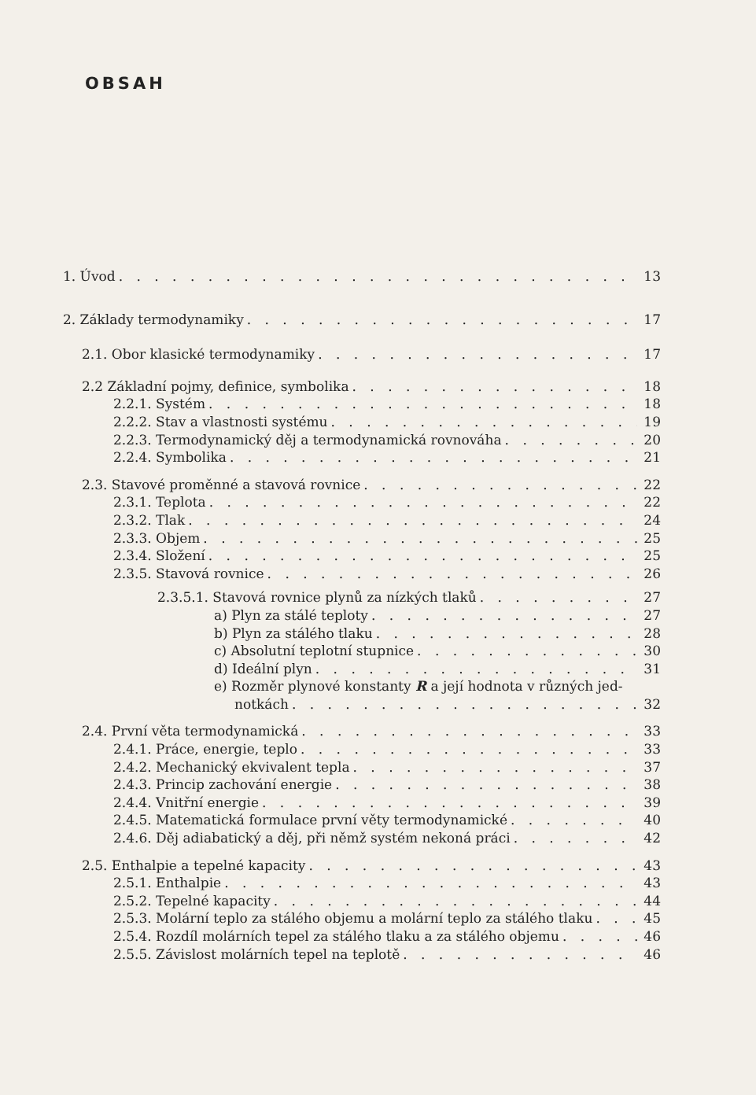OBSAH
1. Úvod 13
2. Základy termodynamiky 17
2.1. Obor klasické termodynamiky 17
2.2 Základní pojmy, definice, symbolika 18
2.2.1. Systém 18
2.2.2. Stav a vlastnosti systému 19
2.2.3. Termodynamický děj a termodynamická rovnováha 20
2.2.4. Symbolika 21
2.3. Stavové proměnné a stavová rovnice 22
2.3.1. Teplota 22
2.3.2. Tlak 24
2.3.3. Objem 25
2.3.4. Složení 25
2.3.5. Stavová rovnice 26
2.3.5.1. Stavová rovnice plynů za nízkých tlaků 27
a) Plyn za stálé teploty 27
b) Plyn za stálého tlaku 28
c) Absolutní teplotní stupnice 30
d) Ideální plyn 31
e) Rozměr plynové konstanty R a její hodnota v různých jed-
notkách 32
2.4. První věta termodynamická 33
2.4.1. Práce, energie, teplo 33
2.4.2. Mechanický ekvivalent tepla 37
2.4.3. Princip zachování energie 38
2.4.4. Vnitřní energie 39
2.4.5. Matematická formulace první věty termodynamické 40
2.4.6. Děj adiabatický a děj, při němž systém nekoná práci 42
2.5. Enthalpie a tepelné kapacity 43
2.5.1. Enthalpie 43
2.5.2. Tepelné kapacity 44
2.5.3. Molární teplo za stálého objemu a molární teplo za stálého tlaku 45
2.5.4. Rozdíl molárních tepel za stálého tlaku a za stálého objemu 46
2.5.5. Závislost molárních tepel na teplotě 46